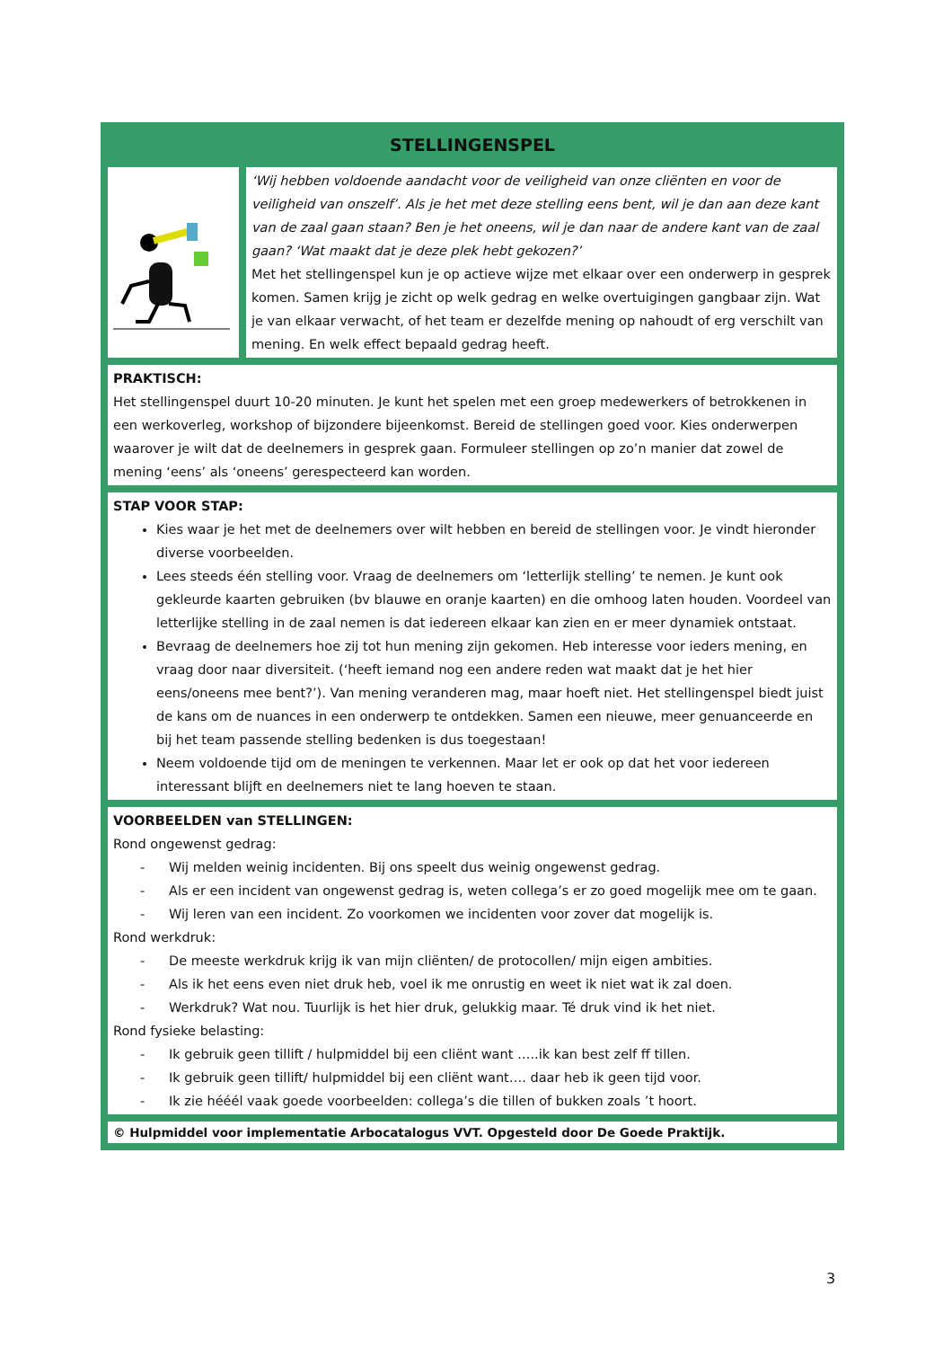STELLINGENSPEL
‘Wij hebben voldoende aandacht voor de veiligheid van onze cliënten en voor de veiligheid van onszelf’. Als je het met deze stelling eens bent, wil je dan aan deze kant van de zaal gaan staan? Ben je het oneens, wil je dan naar de andere kant van de zaal gaan? ‘Wat maakt dat je deze plek hebt gekozen?’
Met het stellingenspel kun je op actieve wijze met elkaar over een onderwerp in gesprek komen. Samen krijg je zicht op welk gedrag en welke overtuigingen gangbaar zijn. Wat je van elkaar verwacht, of het team er dezelfde mening op nahoudt of erg verschilt van mening. En welk effect bepaald gedrag heeft.
PRAKTISCH:
Het stellingenspel duurt 10-20 minuten. Je kunt het spelen met een groep medewerkers of betrokkenen in een werkoverleg, workshop of bijzondere bijeenkomst. Bereid de stellingen goed voor. Kies onderwerpen waarover je wilt dat de deelnemers in gesprek gaan. Formuleer stellingen op zo’n manier dat zowel de mening ‘eens’ als ‘oneens’ gerespecteerd kan worden.
STAP VOOR STAP:
Kies waar je het met de deelnemers over wilt hebben en bereid de stellingen voor. Je vindt hieronder diverse voorbeelden.
Lees steeds één stelling voor. Vraag de deelnemers om ‘letterlijk stelling’ te nemen. Je kunt ook gekleurde kaarten gebruiken (bv blauwe en oranje kaarten) en die omhoog laten houden. Voordeel van letterlijke stelling in de zaal nemen is dat iedereen elkaar kan zien en er meer dynamiek ontstaat.
Bevraag de deelnemers hoe zij tot hun mening zijn gekomen. Heb interesse voor ieders mening, en vraag door naar diversiteit. (‘heeft iemand nog een andere reden wat maakt dat je het hier eens/oneens mee bent?’). Van mening veranderen mag, maar hoeft niet. Het stellingenspel biedt juist de kans om de nuances in een onderwerp te ontdekken. Samen een nieuwe, meer genuanceerde en bij het team passende stelling bedenken is dus toegestaan!
Neem voldoende tijd om de meningen te verkennen. Maar let er ook op dat het voor iedereen interessant blijft en deelnemers niet te lang hoeven te staan.
VOORBEELDEN van STELLINGEN:
Rond ongewenst gedrag:
- Wij melden weinig incidenten. Bij ons speelt dus weinig ongewenst gedrag.
- Als er een incident van ongewenst gedrag is, weten collega’s er zo goed mogelijk mee om te gaan.
- Wij leren van een incident. Zo voorkomen we incidenten voor zover dat mogelijk is.
Rond werkdruk:
- De meeste werkdruk krijg ik van mijn cliënten/ de protocollen/ mijn eigen ambities.
- Als ik het eens even niet druk heb, voel ik me onrustig en weet ik niet wat ik zal doen.
- Werkdruk? Wat nou. Tuurlijk is het hier druk, gelukkig maar. Té druk vind ik het niet.
Rond fysieke belasting:
- Ik gebruik geen tillift / hulpmiddel bij een cliënt want …..ik kan best zelf ff tillen.
- Ik gebruik geen tillift/ hulpmiddel bij een cliënt want…. daar heb ik geen tijd voor.
- Ik zie hééél vaak goede voorbeelden: collega’s die tillen of bukken zoals ’t hoort.
© Hulpmiddel voor implementatie Arbocatalogus VVT. Opgesteld door De Goede Praktijk.
3